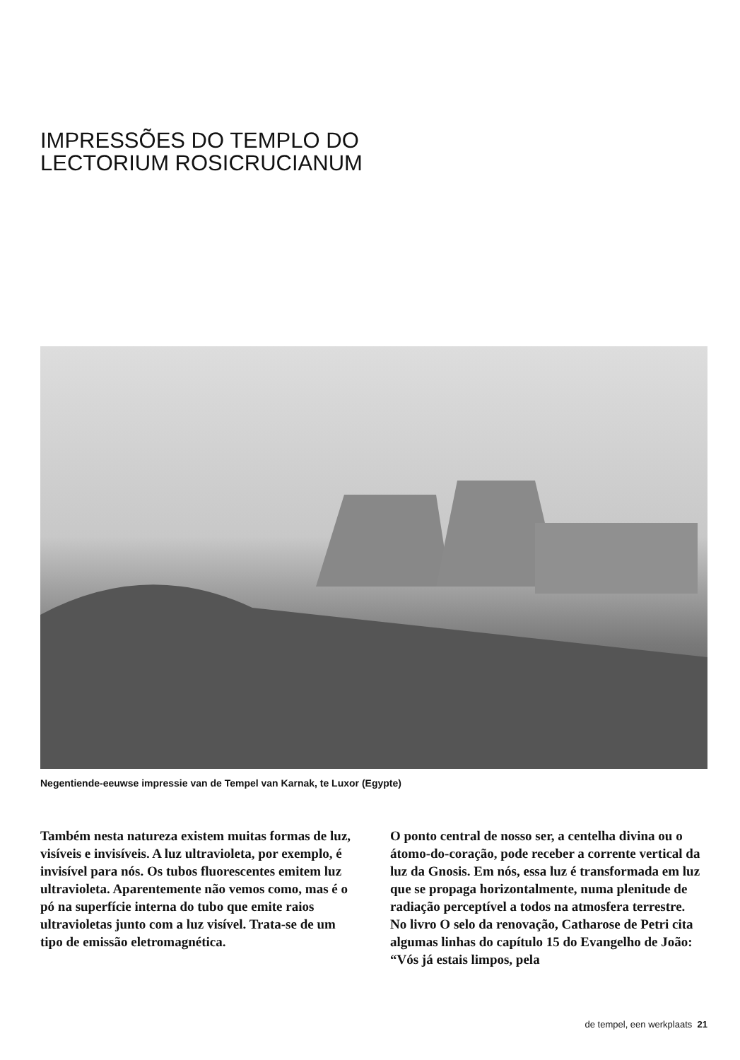IMPRESSÕES DO TEMPLO DO
LECTORIUM ROSICRUCIANUM
Negentiende-eeuwse impressie van de Tempel van Karnak, te Luxor (Egypte)
Também nesta natureza existem muitas formas de luz, visíveis e invisíveis. A luz ultravioleta, por exemplo, é invisível para nós. Os tubos fluorescentes emitem luz ultravioleta. Aparentemente não vemos como, mas é o pó na superfície interna do tubo que emite raios ultravioletas junto com a luz visível. Trata-se de um tipo de emissão eletromagnética.
O ponto central de nosso ser, a centelha divina ou o átomo-do-coração, pode receber a corrente vertical da luz da Gnosis. Em nós, essa luz é transformada em luz que se propaga horizontalmente, numa plenitude de radiação perceptível a todos na atmosfera terrestre.
No livro O selo da renovação, Catharose de Petri cita algumas linhas do capítulo 15 do Evangelho de João: “Vós já estais limpos, pela
de tempel, een werkplaats 21